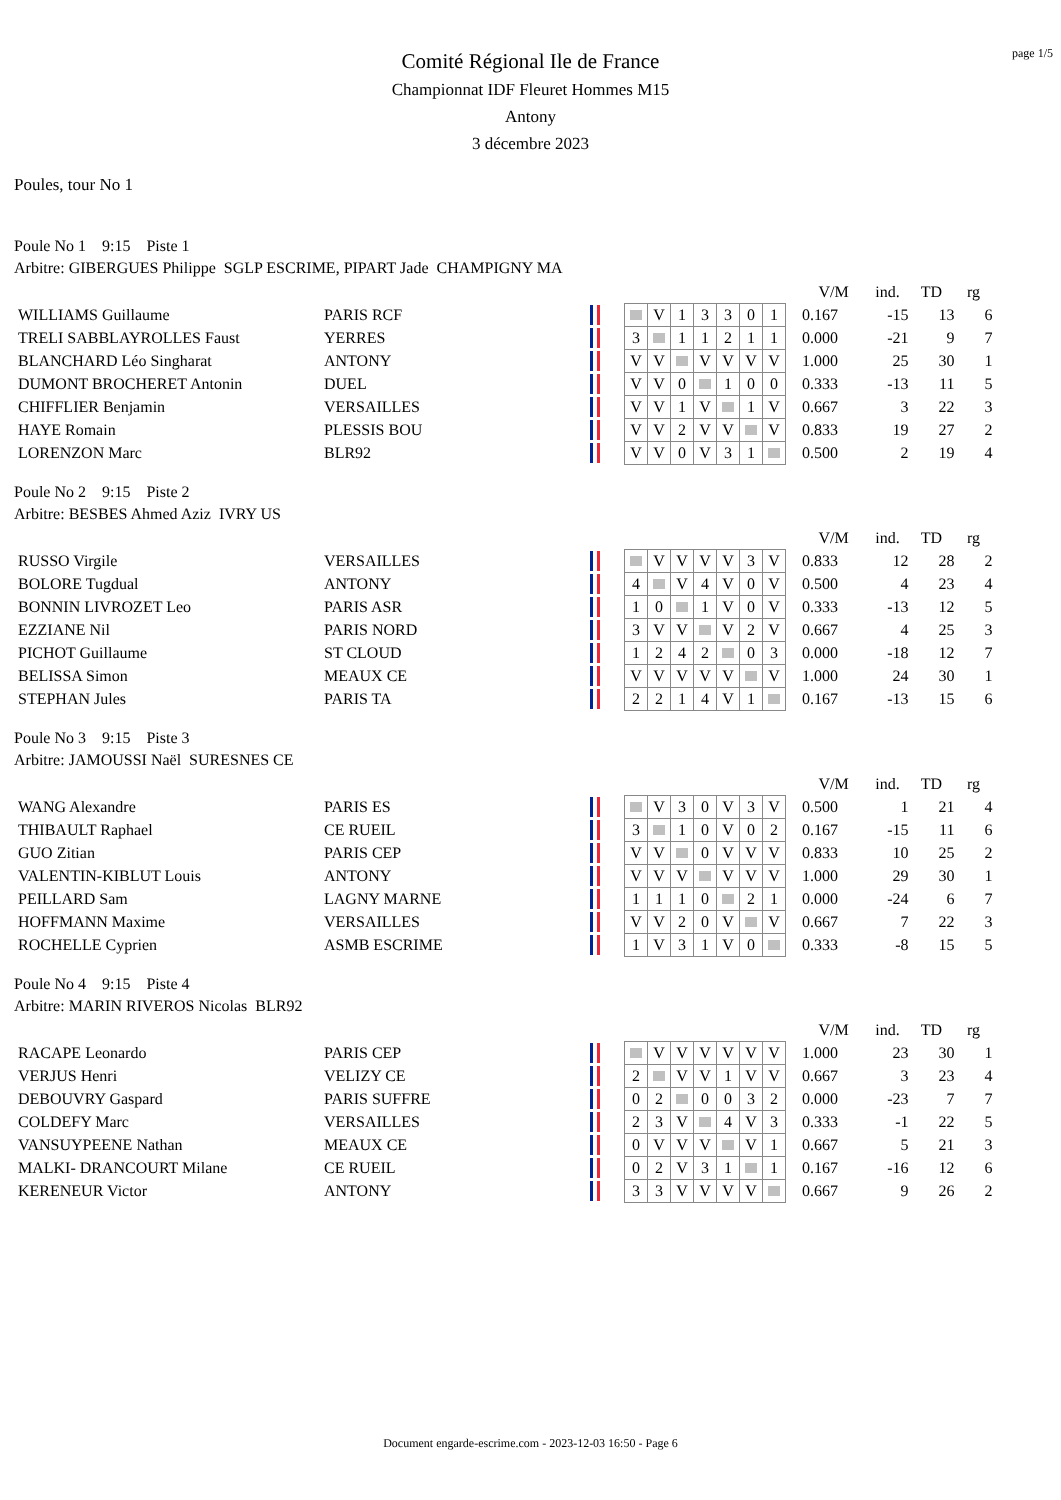page 1/5
Comité Régional Ile de France
Championnat IDF Fleuret Hommes M15
Antony
3 décembre 2023
Poules, tour No 1
Poule No 1 9:15 Piste 1
Arbitre: GIBERGUES Philippe SGLP ESCRIME, PIPART Jade CHAMPIGNY MA
| | | | | | | | | | | | V/M | ind. | TD | rg |
| WILLIAMS Guillaume | PARIS RCF | | | | V | 1 | 3 | 3 | 0 | 1 | 0.167 | -15 | 13 | 6 |
| TRELI SABBLAYROLLES Faust | YERRES | | | 3 | | 1 | 1 | 2 | 1 | 1 | 0.000 | -21 | 9 | 7 |
| BLANCHARD Léo Singharat | ANTONY | | | V | V | | V | V | V | V | 1.000 | 25 | 30 | 1 |
| DUMONT BROCHERET Antonin | DUEL | | | V | V | 0 | | 1 | 0 | 0 | 0.333 | -13 | 11 | 5 |
| CHIFFLIER Benjamin | VERSAILLES | | | V | V | 1 | V | | 1 | V | 0.667 | 3 | 22 | 3 |
| HAYE Romain | PLESSIS BOU | | | V | V | 2 | V | V | | V | 0.833 | 19 | 27 | 2 |
| LORENZON Marc | BLR92 | | | V | V | 0 | V | 3 | 1 | | 0.500 | 2 | 19 | 4 |
Poule No 2 9:15 Piste 2
Arbitre: BESBES Ahmed Aziz IVRY US
| | | | | | | | | | | | V/M | ind. | TD | rg |
| RUSSO Virgile | VERSAILLES | | | | V | V | V | V | 3 | V | 0.833 | 12 | 28 | 2 |
| BOLORE Tugdual | ANTONY | | | 4 | | V | 4 | V | 0 | V | 0.500 | 4 | 23 | 4 |
| BONNIN LIVROZET Leo | PARIS ASR | | | 1 | 0 | | 1 | V | 0 | V | 0.333 | -13 | 12 | 5 |
| EZZIANE Nil | PARIS NORD | | | 3 | V | V | | V | 2 | V | 0.667 | 4 | 25 | 3 |
| PICHOT Guillaume | ST CLOUD | | | 1 | 2 | 4 | 2 | | 0 | 3 | 0.000 | -18 | 12 | 7 |
| BELISSA Simon | MEAUX CE | | | V | V | V | V | V | | V | 1.000 | 24 | 30 | 1 |
| STEPHAN Jules | PARIS TA | | | 2 | 2 | 1 | 4 | V | 1 | | 0.167 | -13 | 15 | 6 |
Poule No 3 9:15 Piste 3
Arbitre: JAMOUSSI Naël SURESNES CE
| | | | | | | | | | | | V/M | ind. | TD | rg |
| WANG Alexandre | PARIS ES | | | | V | 3 | 0 | V | 3 | V | 0.500 | 1 | 21 | 4 |
| THIBAULT Raphael | CE RUEIL | | | 3 | | 1 | 0 | V | 0 | 2 | 0.167 | -15 | 11 | 6 |
| GUO Zitian | PARIS CEP | | | V | V | | 0 | V | V | V | 0.833 | 10 | 25 | 2 |
| VALENTIN-KIBLUT Louis | ANTONY | | | V | V | V | | V | V | V | 1.000 | 29 | 30 | 1 |
| PEILLARD Sam | LAGNY MARNE | | | 1 | 1 | 1 | 0 | | 2 | 1 | 0.000 | -24 | 6 | 7 |
| HOFFMANN Maxime | VERSAILLES | | | V | V | 2 | 0 | V | | V | 0.667 | 7 | 22 | 3 |
| ROCHELLE Cyprien | ASMB ESCRIME | | | 1 | V | 3 | 1 | V | 0 | | 0.333 | -8 | 15 | 5 |
Poule No 4 9:15 Piste 4
Arbitre: MARIN RIVEROS Nicolas BLR92
| | | | | | | | | | | | V/M | ind. | TD | rg |
| RACAPE Leonardo | PARIS CEP | | | | V | V | V | V | V | V | 1.000 | 23 | 30 | 1 |
| VERJUS Henri | VELIZY CE | | | 2 | | V | V | 1 | V | V | 0.667 | 3 | 23 | 4 |
| DEBOUVRY Gaspard | PARIS SUFFRE | | | 0 | 2 | | 0 | 0 | 3 | 2 | 0.000 | -23 | 7 | 7 |
| COLDEFY Marc | VERSAILLES | | | 2 | 3 | V | | 4 | V | 3 | 0.333 | -1 | 22 | 5 |
| VANSUYPEENE Nathan | MEAUX CE | | | 0 | V | V | V | | V | 1 | 0.667 | 5 | 21 | 3 |
| MALKI- DRANCOURT Milane | CE RUEIL | | | 0 | 2 | V | 3 | 1 | | 1 | 0.167 | -16 | 12 | 6 |
| KERENEUR Victor | ANTONY | | | 3 | 3 | V | V | V | V | | 0.667 | 9 | 26 | 2 |
Document engarde-escrime.com - 2023-12-03 16:50 - Page 6